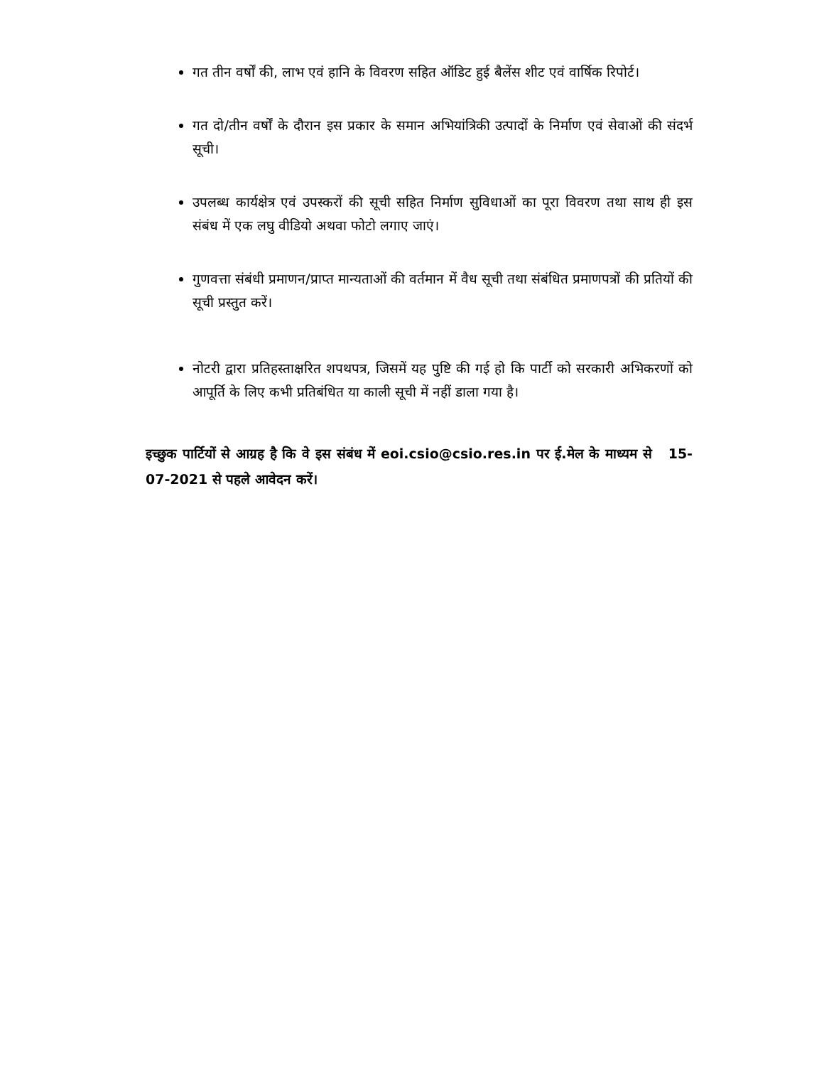गत तीन वर्षों की, लाभ एवं हानि के विवरण सहित ऑडिट हुई बैलेंस शीट एवं वार्षिक रिपोर्ट।
गत दो/तीन वर्षों के दौरान इस प्रकार के समान अभियांत्रिकी उत्पादों के निर्माण एवं सेवाओं की संदर्भ सूची।
उपलब्ध कार्यक्षेत्र एवं उपस्करों की सूची सहित निर्माण सुविधाओं का पूरा विवरण तथा साथ ही इस संबंध में एक लघु वीडियो अथवा फोटो लगाए जाएं।
गुणवत्ता संबंधी प्रमाणन/प्राप्त मान्यताओं की वर्तमान में वैध सूची तथा संबंधित प्रमाणपत्रों की प्रतियों की सूची प्रस्तुत करें।
नोटरी द्वारा प्रतिहस्ताक्षरित शपथपत्र, जिसमें यह पुष्टि की गई हो कि पार्टी को सरकारी अभिकरणों को आपूर्ति के लिए कभी प्रतिबंधित या काली सूची में नहीं डाला गया है।
इच्छुक पार्टियों से आग्रह है कि वे इस संबंध में eoi.csio@csio.res.in पर ई.मेल के माध्यम से 15-07-2021 से पहले आवेदन करें।